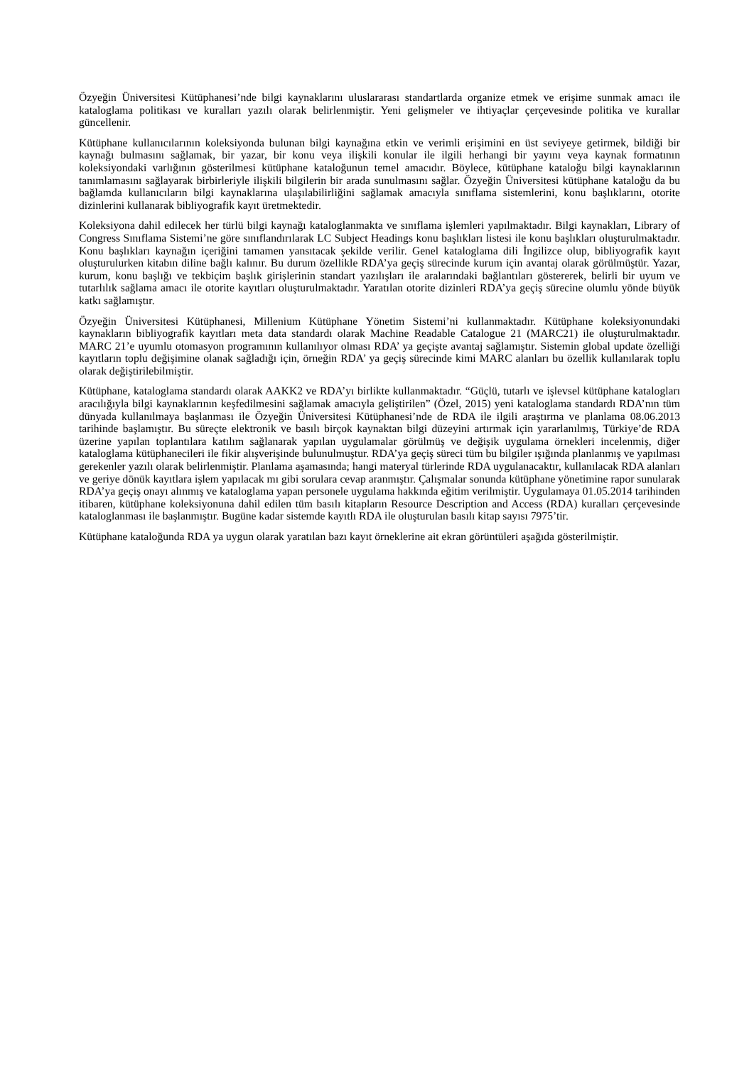Özyeğin Üniversitesi Kütüphanesi’nde bilgi kaynaklarını uluslararası standartlarda organize etmek ve erişime sunmak amacı ile kataloglama politikası ve kuralları yazılı olarak belirlenmiştir. Yeni gelişmeler ve ihtiyaçlar çerçevesinde politika ve kurallar güncellenir.
Kütüphane kullanıcılarının koleksiyonda bulunan bilgi kaynağına etkin ve verimli erişimini en üst seviyeye getirmek, bildiği bir kaynağı bulmasını sağlamak, bir yazar, bir konu veya ilişkili konular ile ilgili herhangi bir yayını veya kaynak formatının koleksiyondaki varlığının gösterilmesi kütüphane kataloğunun temel amacıdır. Böylece, kütüphane kataloğu bilgi kaynaklarının tanımlamasını sağlayarak birbirleriyle ilişkili bilgilerin bir arada sunulmasını sağlar. Özyeğin Üniversitesi kütüphane kataloğu da bu bağlamda kullanıcıların bilgi kaynaklarına ulaşılabilirliğini sağlamak amacıyla sınıflama sistemlerini, konu başlıklarını, otorite dizinlerini kullanarak bibliyografik kayıt üretmektedir.
Koleksiyona dahil edilecek her türlü bilgi kaynağı kataloglanmakta ve sınıflama işlemleri yapılmaktadır. Bilgi kaynakları, Library of Congress Sınıflama Sistemi’ne göre sınıflandırılarak LC Subject Headings konu başlıkları listesi ile konu başlıkları oluşturulmaktadır. Konu başlıkları kaynağın içeriğini tamamen yansıtacak şekilde verilir. Genel kataloglama dili İngilizce olup, bibliyografik kayıt oluşturulurken kitabın diline bağlı kalınır. Bu durum özellikle RDA’ya geçiş sürecinde kurum için avantaj olarak görülmüştür. Yazar, kurum, konu başlığı ve tekbiçim başlık girişlerinin standart yazılışları ile aralarındaki bağlantıları göstererek, belirli bir uyum ve tutarlılık sağlama amacı ile otorite kayıtları oluşturulmaktadır. Yaratılan otorite dizinleri RDA’ya geçiş sürecine olumlu yönde büyük katkı sağlamıştır.
Özyeğin Üniversitesi Kütüphanesi, Millenium Kütüphane Yönetim Sistemi’ni kullanmaktadır. Kütüphane koleksiyonundaki kaynakların bibliyografik kayıtları meta data standardı olarak Machine Readable Catalogue 21 (MARC21) ile oluşturulmaktadır. MARC 21’e uyumlu otomasyon programının kullanılıyor olması RDA’ ya geçişte avantaj sağlamıştır. Sistemin global update özelliği kayıtların toplu değişimine olanak sağladığı için, örneğin RDA’ ya geçiş sürecinde kimi MARC alanları bu özellik kullanılarak toplu olarak değiştirilebilmiştir.
Kütüphane, kataloglama standardı olarak AAKK2 ve RDA’yı birlikte kullanmaktadır. “Güçlü, tutarlı ve işlevsel kütüphane katalogları aracılığıyla bilgi kaynaklarının keşfedilmesini sağlamak amacıyla geliştirilen” (Özel, 2015) yeni kataloglama standardı RDA’nın tüm dünyada kullanılmaya başlanması ile Özyeğin Üniversitesi Kütüphanesi’nde de RDA ile ilgili araştırma ve planlama 08.06.2013 tarihinde başlamıştır. Bu süreçte elektronik ve basılı birçok kaynaktan bilgi düzeyini artırmak için yararlanılmış, Türkiye’de RDA üzerine yapılan toplantılara katılım sağlanarak yapılan uygulamalar görülmüş ve değişik uygulama örnekleri incelenmiş, diğer kataloglama kütüphanecileri ile fikir alışverişinde bulunulmuştur. RDA’ya geçiş süreci tüm bu bilgiler ışığında planlanmış ve yapılması gerekenler yazılı olarak belirlenmiştir. Planlama aşamasında; hangi materyal türlerinde RDA uygulanacaktır, kullanılacak RDA alanları ve geriye dönük kayıtlara işlem yapılacak mı gibi sorulara cevap aranmıştır. Çalışmalar sonunda kütüphane yönetimine rapor sunularak RDA’ya geçiş onayı alınmış ve kataloglama yapan personele uygulama hakkında eğitim verilmiştir. Uygulamaya 01.05.2014 tarihinden itibaren, kütüphane koleksiyonuna dahil edilen tüm basılı kitapların Resource Description and Access (RDA) kuralları çerçevesinde kataloglanması ile başlanmıştır. Bugüne kadar sistemde kayıtlı RDA ile oluşturulan basılı kitap sayısı 7975’tir.
Kütüphane kataloğunda RDA ya uygun olarak yaratılan bazı kayıt örneklerine ait ekran görüntüleri aşağıda gösterilmiştir.